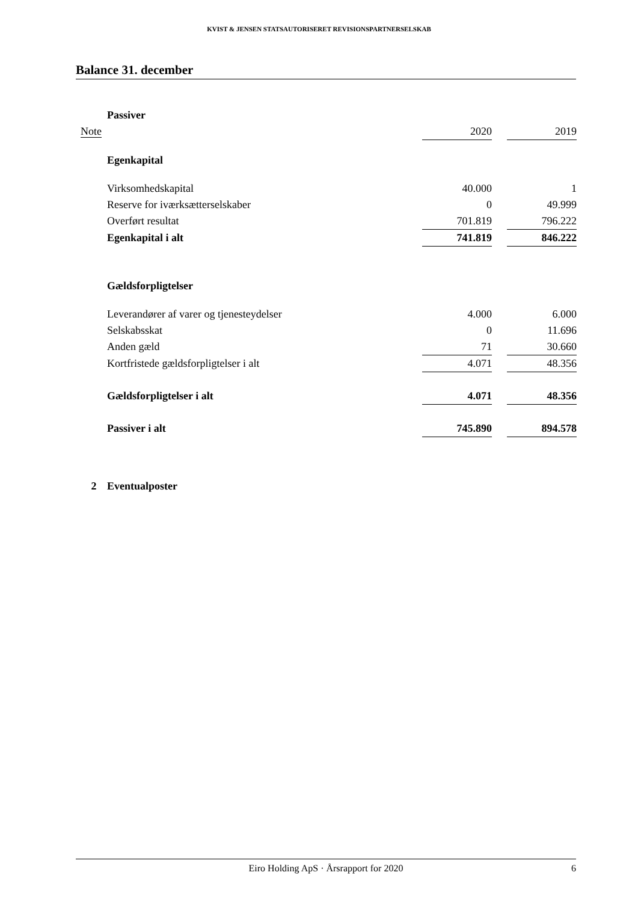KVIST & JENSEN STATSAUTORISERET REVISIONSPARTNERSELSKAB
Balance 31. december
| | Passiver | | | |
| Note | | 2020 | | 2019 |
| | Egenkapital | | | |
| | Virksomhedskapital | 40.000 | | 1 |
| | Reserve for iværksætterselskaber | 0 | | 49.999 |
| | Overført resultat | 701.819 | | 796.222 |
| | Egenkapital i alt | 741.819 | | 846.222 |
| | Gældsforpligtelser | | | |
| | Leverandører af varer og tjenesteydelser | 4.000 | | 6.000 |
| | Selskabsskat | 0 | | 11.696 |
| | Anden gæld | 71 | | 30.660 |
| | Kortfristede gældsforpligtelser i alt | 4.071 | | 48.356 |
| | Gældsforpligtelser i alt | 4.071 | | 48.356 |
| | Passiver i alt | 745.890 | | 894.578 |
| 2 | Eventualposter | | | |
Eiro Holding ApS · Årsrapport for 2020 6